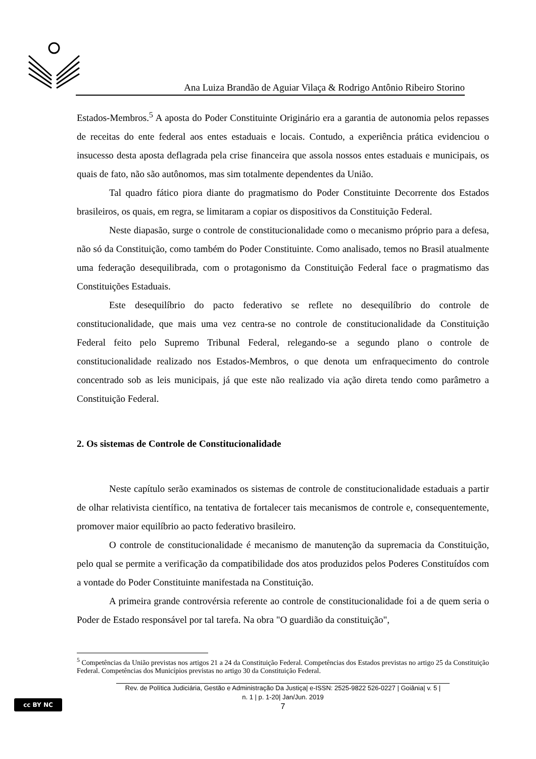Ana Luiza Brandão de Aguiar Vilaça & Rodrigo Antônio Ribeiro Storino
Estados-Membros.<sup>5</sup> A aposta do Poder Constituinte Originário era a garantia de autonomia pelos repasses de receitas do ente federal aos entes estaduais e locais. Contudo, a experiência prática evidenciou o insucesso desta aposta deflagrada pela crise financeira que assola nossos entes estaduais e municipais, os quais de fato, não são autônomos, mas sim totalmente dependentes da União.
Tal quadro fático piora diante do pragmatismo do Poder Constituinte Decorrente dos Estados brasileiros, os quais, em regra, se limitaram a copiar os dispositivos da Constituição Federal.
Neste diapasão, surge o controle de constitucionalidade como o mecanismo próprio para a defesa, não só da Constituição, como também do Poder Constituinte. Como analisado, temos no Brasil atualmente uma federação desequilibrada, com o protagonismo da Constituição Federal face o pragmatismo das Constituições Estaduais.
Este desequilíbrio do pacto federativo se reflete no desequilíbrio do controle de constitucionalidade, que mais uma vez centra-se no controle de constitucionalidade da Constituição Federal feito pelo Supremo Tribunal Federal, relegando-se a segundo plano o controle de constitucionalidade realizado nos Estados-Membros, o que denota um enfraquecimento do controle concentrado sob as leis municipais, já que este não realizado via ação direta tendo como parâmetro a Constituição Federal.
2. Os sistemas de Controle de Constitucionalidade
Neste capítulo serão examinados os sistemas de controle de constitucionalidade estaduais a partir de olhar relativista científico, na tentativa de fortalecer tais mecanismos de controle e, consequentemente, promover maior equilíbrio ao pacto federativo brasileiro.
O controle de constitucionalidade é mecanismo de manutenção da supremacia da Constituição, pelo qual se permite a verificação da compatibilidade dos atos produzidos pelos Poderes Constituídos com a vontade do Poder Constituinte manifestada na Constituição.
A primeira grande controvérsia referente ao controle de constitucionalidade foi a de quem seria o Poder de Estado responsável por tal tarefa. Na obra "O guardião da constituição",
<sup>5</sup> Competências da União previstas nos artigos 21 a 24 da Constituição Federal. Competências dos Estados previstas no artigo 25 da Constituição Federal. Competências dos Municípios previstas no artigo 30 da Constituição Federal.
Rev. de Política Judiciária, Gestão e Administração Da Justiça| e-ISSN: 2525-9822 526-0227 | Goiânia| v. 5 |
n. 1 | p. 1-20| Jan/Jun. 2019
7
cc BY NC